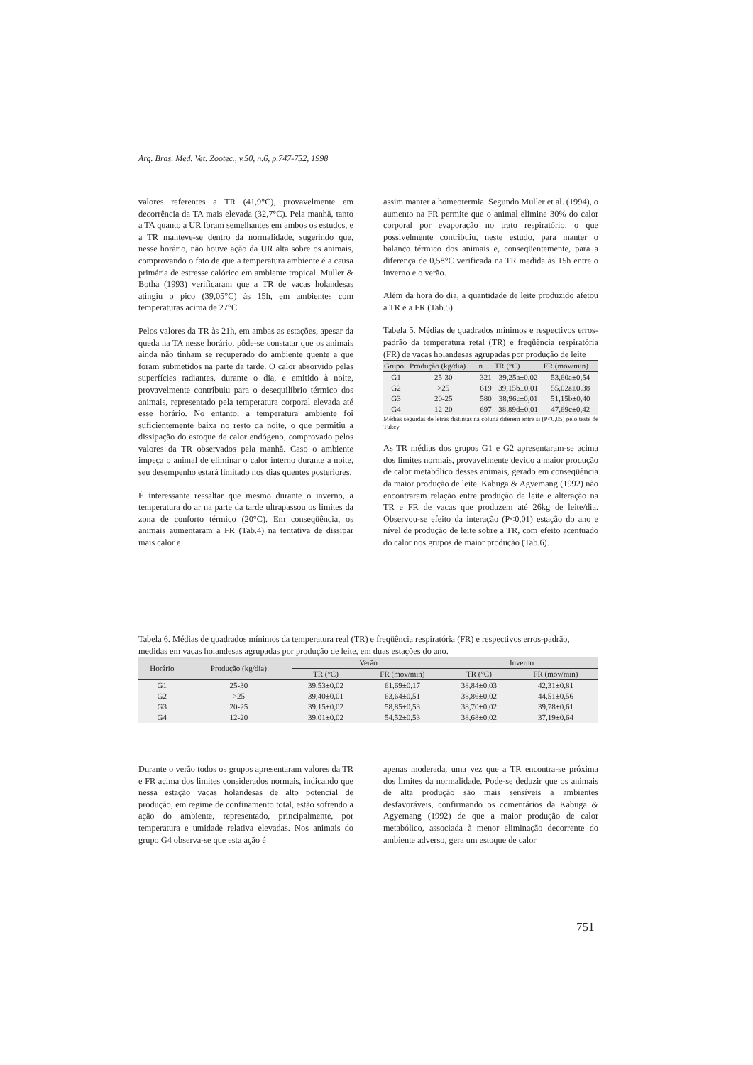Arq. Bras. Med. Vet. Zootec., v.50, n.6, p.747-752, 1998
valores referentes a TR (41,9°C), provavelmente em decorrência da TA mais elevada (32,7°C). Pela manhã, tanto a TA quanto a UR foram semelhantes em ambos os estudos, e a TR manteve-se dentro da normalidade, sugerindo que, nesse horário, não houve ação da UR alta sobre os animais, comprovando o fato de que a temperatura ambiente é a causa primária de estresse calórico em ambiente tropical. Muller & Botha (1993) verificaram que a TR de vacas holandesas atingiu o pico (39,05°C) às 15h, em ambientes com temperaturas acima de 27°C.
Pelos valores da TR às 21h, em ambas as estações, apesar da queda na TA nesse horário, pôde-se constatar que os animais ainda não tinham se recuperado do ambiente quente a que foram submetidos na parte da tarde. O calor absorvido pelas superfícies radiantes, durante o dia, e emitido à noite, provavelmente contribuiu para o desequilíbrio térmico dos animais, representado pela temperatura corporal elevada até esse horário. No entanto, a temperatura ambiente foi suficientemente baixa no resto da noite, o que permitiu a dissipação do estoque de calor endógeno, comprovado pelos valores da TR observados pela manhã. Caso o ambiente impeça o animal de eliminar o calor interno durante a noite, seu desempenho estará limitado nos dias quentes posteriores.
É interessante ressaltar que mesmo durante o inverno, a temperatura do ar na parte da tarde ultrapassou os limites da zona de conforto térmico (20°C). Em conseqüência, os animais aumentaram a FR (Tab.4) na tentativa de dissipar mais calor e
assim manter a homeotermia. Segundo Muller et al. (1994), o aumento na FR permite que o animal elimine 30% do calor corporal por evaporação no trato respiratório, o que possivelmente contribuiu, neste estudo, para manter o balanço térmico dos animais e, conseqüentemente, para a diferença de 0,58°C verificada na TR medida às 15h entre o inverno e o verão.
Além da hora do dia, a quantidade de leite produzido afetou a TR e a FR (Tab.5).
Tabela 5. Médias de quadrados mínimos e respectivos erros-padrão da temperatura retal (TR) e freqüência respiratória (FR) de vacas holandesas agrupadas por produção de leite
| Grupo | Produção (kg/dia) | n | TR (°C) | FR (mov/min) |
| --- | --- | --- | --- | --- |
| G1 | 25-30 | 321 | 39,25a±0,02 | 53,60a±0,54 |
| G2 | >25 | 619 | 39,15b±0,01 | 55,02a±0,38 |
| G3 | 20-25 | 580 | 38,96c±0,01 | 51,15b±0,40 |
| G4 | 12-20 | 697 | 38,89d±0,01 | 47,69c±0,42 |
Médias seguidas de letras distintas na coluna diferem entre si (P<0,05) pelo teste de Tukey
As TR médias dos grupos G1 e G2 apresentaram-se acima dos limites normais, provavelmente devido a maior produção de calor metabólico desses animais, gerado em conseqüência da maior produção de leite. Kabuga & Agyemang (1992) não encontraram relação entre produção de leite e alteração na TR e FR de vacas que produzem até 26kg de leite/dia. Observou-se efeito da interação (P<0,01) estação do ano e nível de produção de leite sobre a TR, com efeito acentuado do calor nos grupos de maior produção (Tab.6).
Tabela 6. Médias de quadrados mínimos da temperatura real (TR) e freqüência respiratória (FR) e respectivos erros-padrão, medidas em vacas holandesas agrupadas por produção de leite, em duas estações do ano.
| Horário | Produção (kg/dia) | Verão | | Inverno | |
| --- | --- | --- | --- | --- | --- |
| | | TR (°C) | FR (mov/min) | TR (°C) | FR (mov/min) |
| G1 | 25-30 | 39,53±0,02 | 61,69±0,17 | 38,84±0,03 | 42,31±0,81 |
| G2 | >25 | 39,40±0,01 | 63,64±0,51 | 38,86±0,02 | 44,51±0,56 |
| G3 | 20-25 | 39,15±0,02 | 58,85±0,53 | 38,70±0,02 | 39,78±0,61 |
| G4 | 12-20 | 39,01±0,02 | 54,52±0,53 | 38,68±0,02 | 37,19±0,64 |
Durante o verão todos os grupos apresentaram valores da TR e FR acima dos limites considerados normais, indicando que nessa estação vacas holandesas de alto potencial de produção, em regime de confinamento total, estão sofrendo a ação do ambiente, representado, principalmente, por temperatura e umidade relativa elevadas. Nos animais do grupo G4 observa-se que esta ação é
apenas moderada, uma vez que a TR encontra-se próxima dos limites da normalidade. Pode-se deduzir que os animais de alta produção são mais sensíveis a ambientes desfavoráveis, confirmando os comentários da Kabuga & Agyemang (1992) de que a maior produção de calor metabólico, associada à menor eliminação decorrente do ambiente adverso, gera um estoque de calor
751